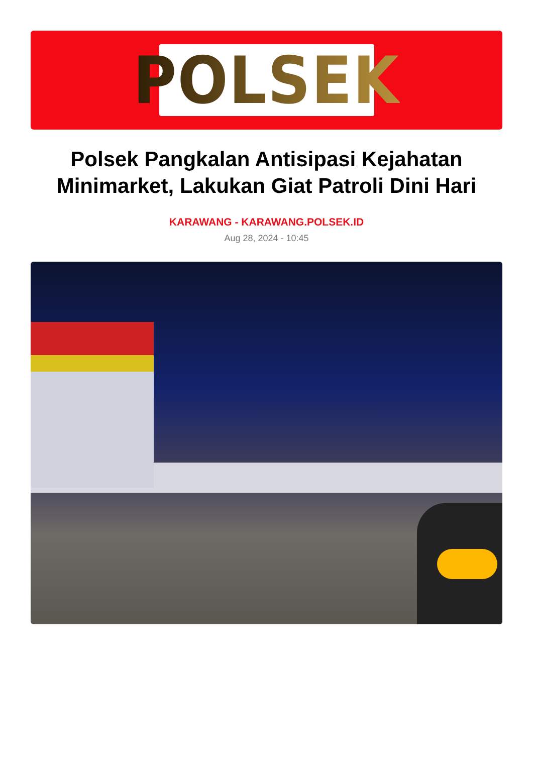POLSEK
Polsek Pangkalan Antisipasi Kejahatan Minimarket, Lakukan Giat Patroli Dini Hari
KARAWANG - KARAWANG.POLSEK.ID
Aug 28, 2024 - 10:45